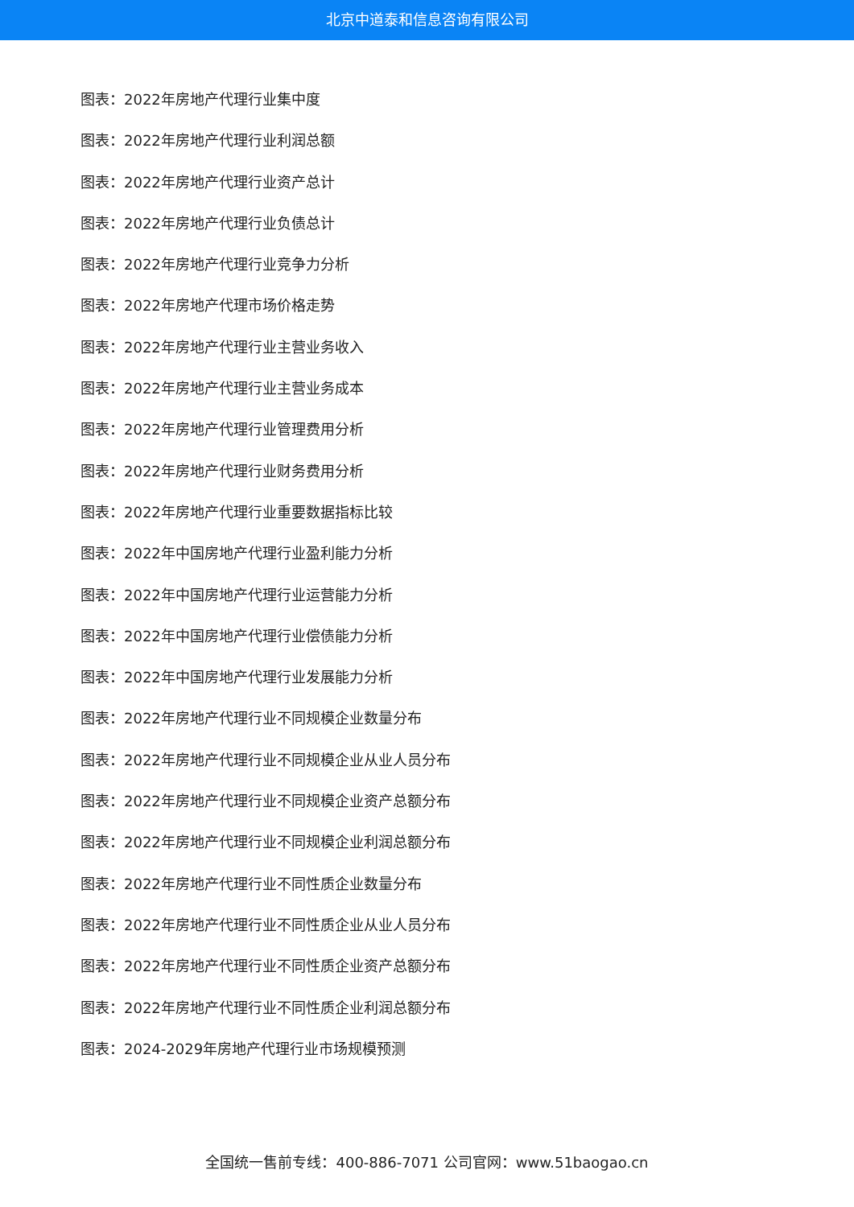北京中道泰和信息咨询有限公司
图表：2022年房地产代理行业集中度
图表：2022年房地产代理行业利润总额
图表：2022年房地产代理行业资产总计
图表：2022年房地产代理行业负债总计
图表：2022年房地产代理行业竞争力分析
图表：2022年房地产代理市场价格走势
图表：2022年房地产代理行业主营业务收入
图表：2022年房地产代理行业主营业务成本
图表：2022年房地产代理行业管理费用分析
图表：2022年房地产代理行业财务费用分析
图表：2022年房地产代理行业重要数据指标比较
图表：2022年中国房地产代理行业盈利能力分析
图表：2022年中国房地产代理行业运营能力分析
图表：2022年中国房地产代理行业偿债能力分析
图表：2022年中国房地产代理行业发展能力分析
图表：2022年房地产代理行业不同规模企业数量分布
图表：2022年房地产代理行业不同规模企业从业人员分布
图表：2022年房地产代理行业不同规模企业资产总额分布
图表：2022年房地产代理行业不同规模企业利润总额分布
图表：2022年房地产代理行业不同性质企业数量分布
图表：2022年房地产代理行业不同性质企业从业人员分布
图表：2022年房地产代理行业不同性质企业资产总额分布
图表：2022年房地产代理行业不同性质企业利润总额分布
图表：2024-2029年房地产代理行业市场规模预测
全国统一售前专线：400-886-7071 公司官网：www.51baogao.cn